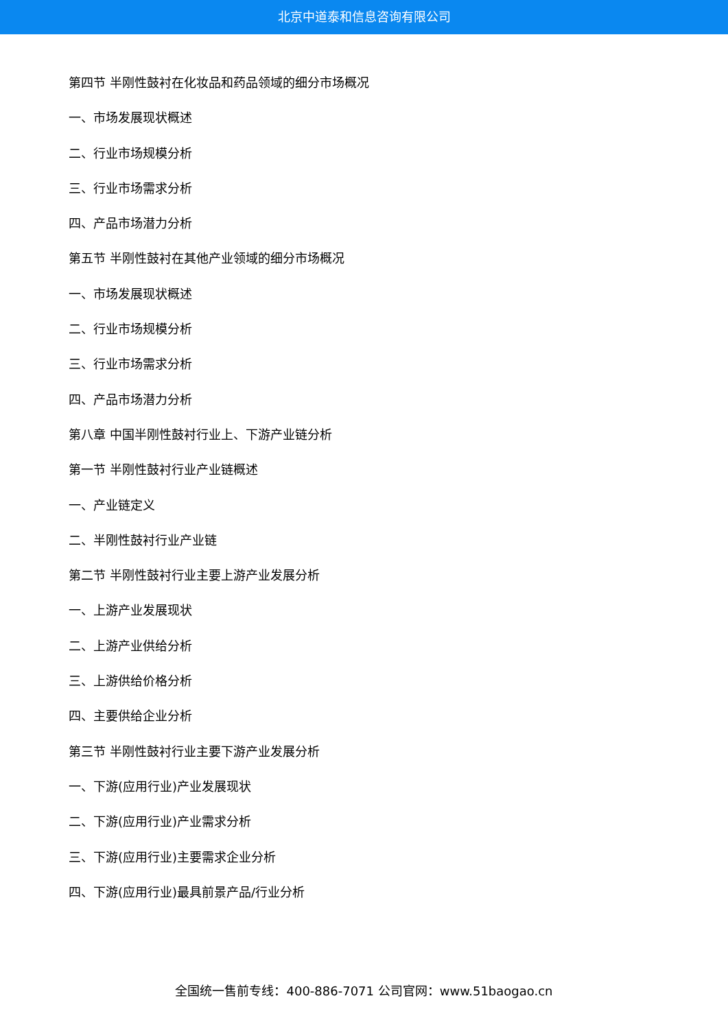北京中道泰和信息咨询有限公司
第四节 半刚性鼓衬在化妆品和药品领域的细分市场概况
一、市场发展现状概述
二、行业市场规模分析
三、行业市场需求分析
四、产品市场潜力分析
第五节 半刚性鼓衬在其他产业领域的细分市场概况
一、市场发展现状概述
二、行业市场规模分析
三、行业市场需求分析
四、产品市场潜力分析
第八章 中国半刚性鼓衬行业上、下游产业链分析
第一节 半刚性鼓衬行业产业链概述
一、产业链定义
二、半刚性鼓衬行业产业链
第二节 半刚性鼓衬行业主要上游产业发展分析
一、上游产业发展现状
二、上游产业供给分析
三、上游供给价格分析
四、主要供给企业分析
第三节 半刚性鼓衬行业主要下游产业发展分析
一、下游(应用行业)产业发展现状
二、下游(应用行业)产业需求分析
三、下游(应用行业)主要需求企业分析
四、下游(应用行业)最具前景产品/行业分析
全国统一售前专线：400-886-7071 公司官网：www.51baogao.cn